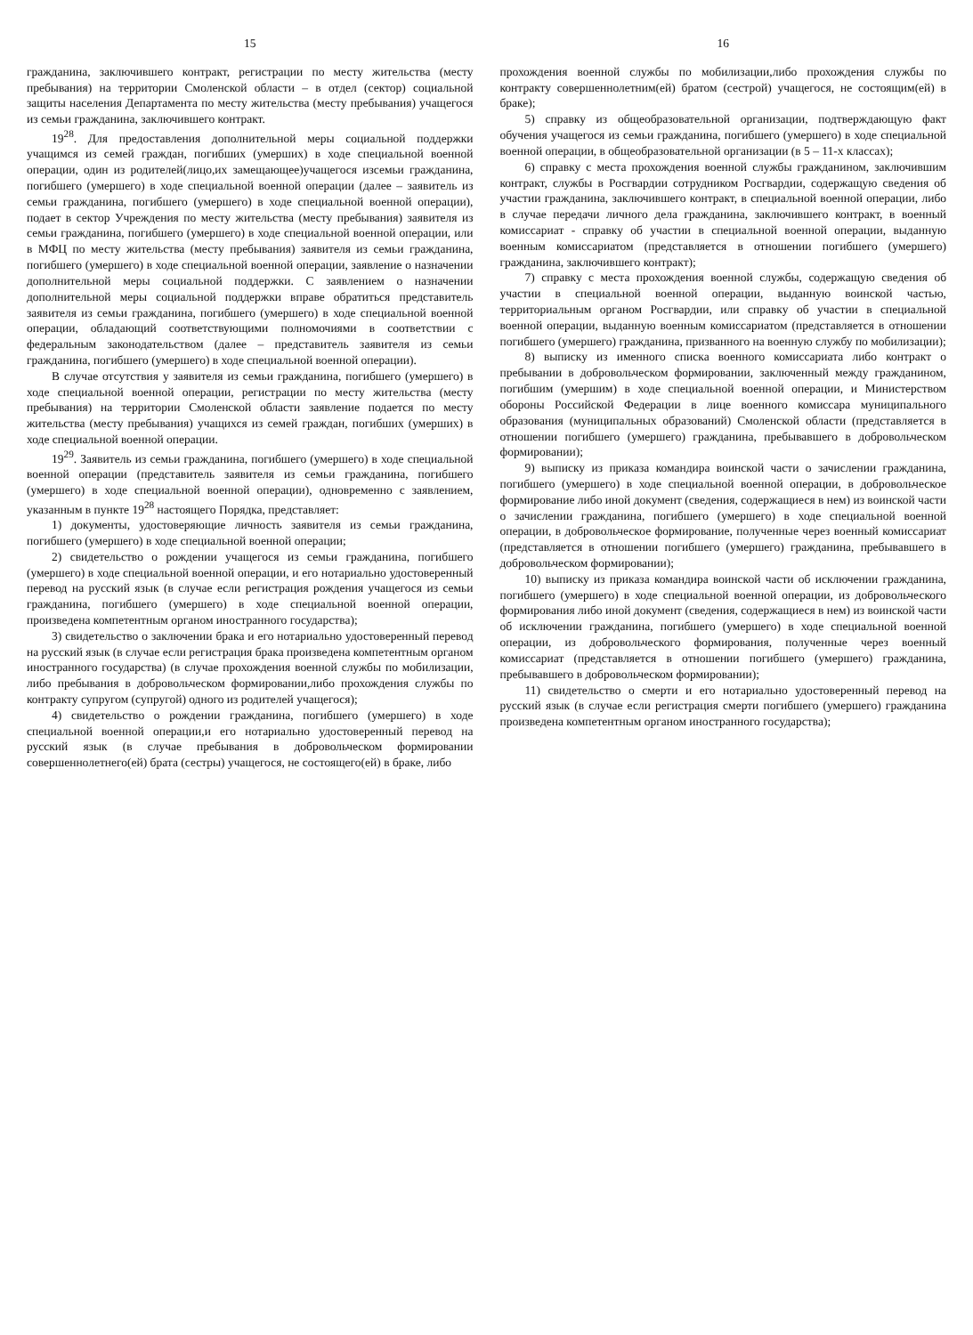15
гражданина, заключившего контракт, регистрации по месту жительства (месту пребывания) на территории Смоленской области – в отдел (сектор) социальной защиты населения Департамента по месту жительства (месту пребывания) учащегося из семьи гражданина, заключившего контракт.
19<sup>28</sup>. Для предоставления дополнительной меры социальной поддержки учащимся из семей граждан, погибших (умерших) в ходе специальной военной операции, один из родителей(лицо,их замещающее)учащегося изсемьи гражданина, погибшего (умершего) в ходе специальной военной операции (далее – заявитель из семьи гражданина, погибшего (умершего) в ходе специальной военной операции), подает в сектор Учреждения по месту жительства (месту пребывания) заявителя из семьи гражданина, погибшего (умершего) в ходе специальной военной операции, или в МФЦ по месту жительства (месту пребывания) заявителя из семьи гражданина, погибшего (умершего) в ходе специальной военной операции, заявление о назначении дополнительной меры социальной поддержки. С заявлением о назначении дополнительной меры социальной поддержки вправе обратиться представитель заявителя из семьи гражданина, погибшего (умершего) в ходе специальной военной операции, обладающий соответствующими полномочиями в соответствии с федеральным законодательством (далее – представитель заявителя из семьи гражданина, погибшего (умершего) в ходе специальной военной операции).
В случае отсутствия у заявителя из семьи гражданина, погибшего (умершего) в ходе специальной военной операции, регистрации по месту жительства (месту пребывания) на территории Смоленской области заявление подается по месту жительства (месту пребывания) учащихся из семей граждан, погибших (умерших) в ходе специальной военной операции.
19<sup>29</sup>. Заявитель из семьи гражданина, погибшего (умершего) в ходе специальной военной операции (представитель заявителя из семьи гражданина, погибшего (умершего) в ходе специальной военной операции), одновременно с заявлением, указанным в пункте 19<sup>28</sup> настоящего Порядка, представляет:
1) документы, удостоверяющие личность заявителя из семьи гражданина, погибшего (умершего) в ходе специальной военной операции;
2) свидетельство о рождении учащегося из семьи гражданина, погибшего (умершего) в ходе специальной военной операции, и его нотариально удостоверенный перевод на русский язык (в случае если регистрация рождения учащегося из семьи гражданина, погибшего (умершего) в ходе специальной военной операции, произведена компетентным органом иностранного государства);
3) свидетельство о заключении брака и его нотариально удостоверенный перевод на русский язык (в случае если регистрация брака произведена компетентным органом иностранного государства) (в случае прохождения военной службы по мобилизации, либо пребывания в добровольческом формировании,либо прохождения службы по контракту супругом (супругой) одного из родителей учащегося);
4) свидетельство о рождении гражданина, погибшего (умершего) в ходе специальной военной операции,и его нотариально удостоверенный перевод на русский язык (в случае пребывания в добровольческом формировании совершеннолетнего(ей) брата (сестры) учащегося, не состоящего(ей) в браке, либо
16
прохождения военной службы по мобилизации,либо прохождения службы по контракту совершеннолетним(ей) братом (сестрой) учащегося, не состоящим(ей) в браке);
5) справку из общеобразовательной организации, подтверждающую факт обучения учащегося из семьи гражданина, погибшего (умершего) в ходе специальной военной операции, в общеобразовательной организации (в 5 – 11-х классах);
6) справку с места прохождения военной службы гражданином, заключившим контракт, службы в Росгвардии сотрудником Росгвардии, содержащую сведения об участии гражданина, заключившего контракт, в специальной военной операции, либо в случае передачи личного дела гражданина, заключившего контракт, в военный комиссариат - справку об участии в специальной военной операции, выданную военным комиссариатом (представляется в отношении погибшего (умершего) гражданина, заключившего контракт);
7) справку с места прохождения военной службы, содержащую сведения об участии в специальной военной операции, выданную воинской частью, территориальным органом Росгвардии, или справку об участии в специальной военной операции, выданную военным комиссариатом (представляется в отношении погибшего (умершего) гражданина, призванного на военную службу по мобилизации);
8) выписку из именного списка военного комиссариата либо контракт о пребывании в добровольческом формировании, заключенный между гражданином, погибшим (умершим) в ходе специальной военной операции, и Министерством обороны Российской Федерации в лице военного комиссара муниципального образования (муниципальных образований) Смоленской области (представляется в отношении погибшего (умершего) гражданина, пребывавшего в добровольческом формировании);
9) выписку из приказа командира воинской части о зачислении гражданина, погибшего (умершего) в ходе специальной военной операции, в добровольческое формирование либо иной документ (сведения, содержащиеся в нем) из воинской части о зачислении гражданина, погибшего (умершего) в ходе специальной военной операции, в добровольческое формирование, полученные через военный комиссариат (представляется в отношении погибшего (умершего) гражданина, пребывавшего в добровольческом формировании);
10) выписку из приказа командира воинской части об исключении гражданина, погибшего (умершего) в ходе специальной военной операции, из добровольческого формирования либо иной документ (сведения, содержащиеся в нем) из воинской части об исключении гражданина, погибшего (умершего) в ходе специальной военной операции, из добровольческого формирования, полученные через военный комиссариат (представляется в отношении погибшего (умершего) гражданина, пребывавшего в добровольческом формировании);
11) свидетельство о смерти и его нотариально удостоверенный перевод на русский язык (в случае если регистрация смерти погибшего (умершего) гражданина произведена компетентным органом иностранного государства);